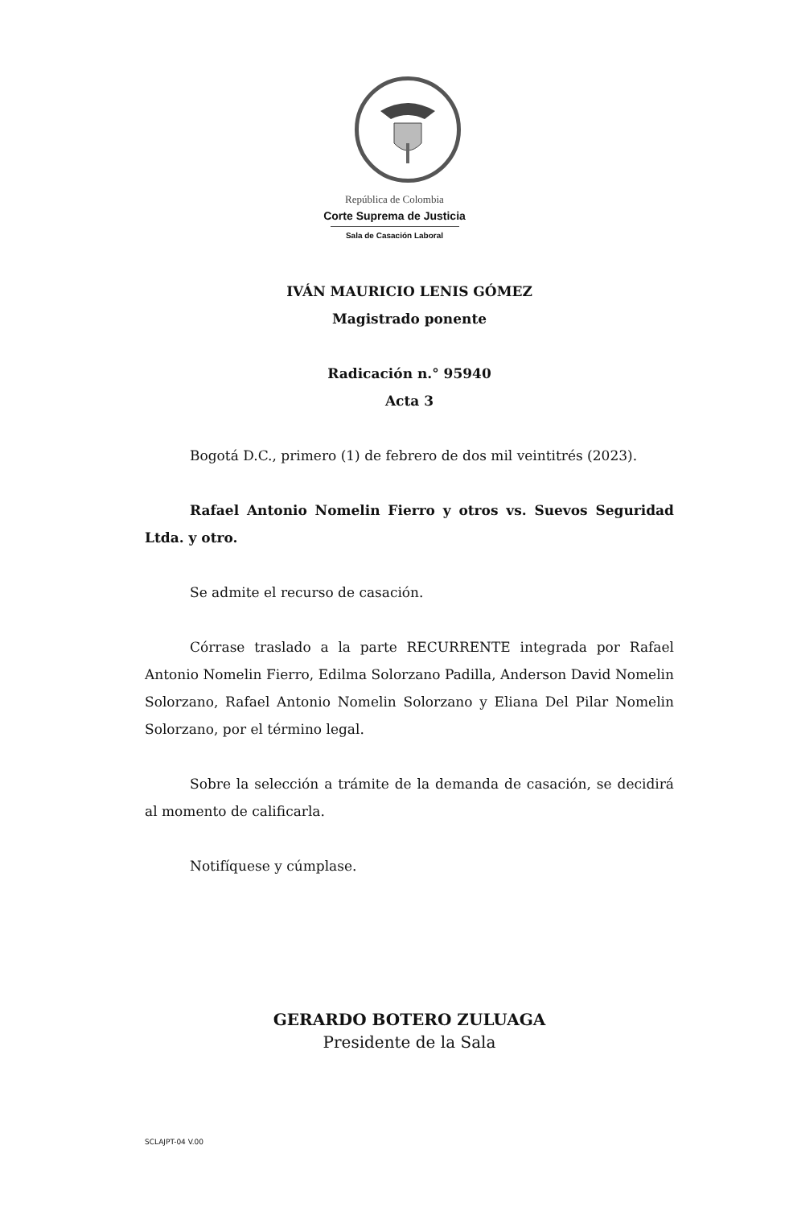República de Colombia
Corte Suprema de Justicia
Sala de Casación Laboral
IVÁN MAURICIO LENIS GÓMEZ
Magistrado ponente
Radicación n.° 95940
Acta 3
Bogotá D.C., primero (1) de febrero de dos mil veintitrés (2023).
Rafael Antonio Nomelin Fierro y otros vs. Suevos Seguridad Ltda. y otro.
Se admite el recurso de casación.
Córrase traslado a la parte RECURRENTE integrada por Rafael Antonio Nomelin Fierro, Edilma Solorzano Padilla, Anderson David Nomelin Solorzano, Rafael Antonio Nomelin Solorzano y Eliana Del Pilar Nomelin Solorzano, por el término legal.
Sobre la selección a trámite de la demanda de casación, se decidirá al momento de calificarla.
Notifíquese y cúmplase.
GERARDO BOTERO ZULUAGA
Presidente de la Sala
SCLAJPT-04 V.00